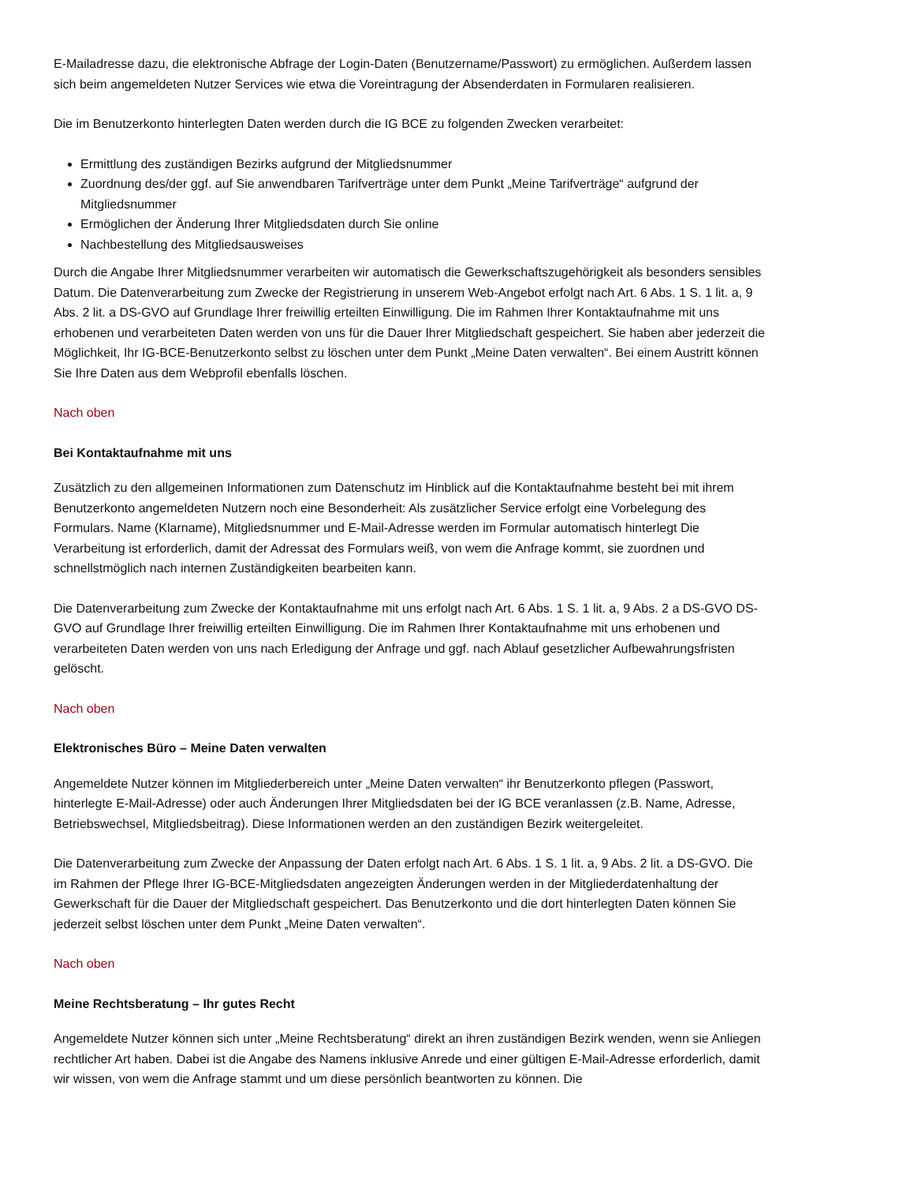E-Mailadresse dazu, die elektronische Abfrage der Login-Daten (Benutzername/Passwort) zu ermöglichen. Außerdem lassen sich beim angemeldeten Nutzer Services wie etwa die Voreintragung der Absenderdaten in Formularen realisieren.
Die im Benutzerkonto hinterlegten Daten werden durch die IG BCE zu folgenden Zwecken verarbeitet:
Ermittlung des zuständigen Bezirks aufgrund der Mitgliedsnummer
Zuordnung des/der ggf. auf Sie anwendbaren Tarifverträge unter dem Punkt „Meine Tarifverträge“ aufgrund der Mitgliedsnummer
Ermöglichen der Änderung Ihrer Mitgliedsdaten durch Sie online
Nachbestellung des Mitgliedsausweises
Durch die Angabe Ihrer Mitgliedsnummer verarbeiten wir automatisch die Gewerkschaftszugehörigkeit als besonders sensibles Datum. Die Datenverarbeitung zum Zwecke der Registrierung in unserem Web-Angebot erfolgt nach Art. 6 Abs. 1 S. 1 lit. a, 9 Abs. 2 lit. a DS-GVO auf Grundlage Ihrer freiwillig erteilten Einwilligung. Die im Rahmen Ihrer Kontaktaufnahme mit uns erhobenen und verarbeiteten Daten werden von uns für die Dauer Ihrer Mitgliedschaft gespeichert. Sie haben aber jederzeit die Möglichkeit, Ihr IG-BCE-Benutzerkonto selbst zu löschen unter dem Punkt „Meine Daten verwalten“. Bei einem Austritt können Sie Ihre Daten aus dem Webprofil ebenfalls löschen.
Nach oben
Bei Kontaktaufnahme mit uns
Zusätzlich zu den allgemeinen Informationen zum Datenschutz im Hinblick auf die Kontaktaufnahme besteht bei mit ihrem Benutzerkonto angemeldeten Nutzern noch eine Besonderheit: Als zusätzlicher Service erfolgt eine Vorbelegung des Formulars. Name (Klarname), Mitgliedsnummer und E-Mail-Adresse werden im Formular automatisch hinterlegt Die Verarbeitung ist erforderlich, damit der Adressat des Formulars weiß, von wem die Anfrage kommt, sie zuordnen und schnellstmöglich nach internen Zuständigkeiten bearbeiten kann.
Die Datenverarbeitung zum Zwecke der Kontaktaufnahme mit uns erfolgt nach Art. 6 Abs. 1 S. 1 lit. a, 9 Abs. 2 a DS-GVO DS-GVO auf Grundlage Ihrer freiwillig erteilten Einwilligung. Die im Rahmen Ihrer Kontaktaufnahme mit uns erhobenen und verarbeiteten Daten werden von uns nach Erledigung der Anfrage und ggf. nach Ablauf gesetzlicher Aufbewahrungsfristen gelöscht.
Nach oben
Elektronisches Büro – Meine Daten verwalten
Angemeldete Nutzer können im Mitgliederbereich unter „Meine Daten verwalten“ ihr Benutzerkonto pflegen (Passwort, hinterlegte E-Mail-Adresse) oder auch Änderungen Ihrer Mitgliedsdaten bei der IG BCE veranlassen (z.B. Name, Adresse, Betriebswechsel, Mitgliedsbeitrag). Diese Informationen werden an den zuständigen Bezirk weitergeleitet.
Die Datenverarbeitung zum Zwecke der Anpassung der Daten erfolgt nach Art. 6 Abs. 1 S. 1 lit. a, 9 Abs. 2 lit. a DS-GVO. Die im Rahmen der Pflege Ihrer IG-BCE-Mitgliedsdaten angezeigten Änderungen werden in der Mitgliederdatenhaltung der Gewerkschaft für die Dauer der Mitgliedschaft gespeichert. Das Benutzerkonto und die dort hinterlegten Daten können Sie jederzeit selbst löschen unter dem Punkt „Meine Daten verwalten“.
Nach oben
Meine Rechtsberatung – Ihr gutes Recht
Angemeldete Nutzer können sich unter „Meine Rechtsberatung“ direkt an ihren zuständigen Bezirk wenden, wenn sie Anliegen rechtlicher Art haben. Dabei ist die Angabe des Namens inklusive Anrede und einer gültigen E-Mail-Adresse erforderlich, damit wir wissen, von wem die Anfrage stammt und um diese persönlich beantworten zu können. Die